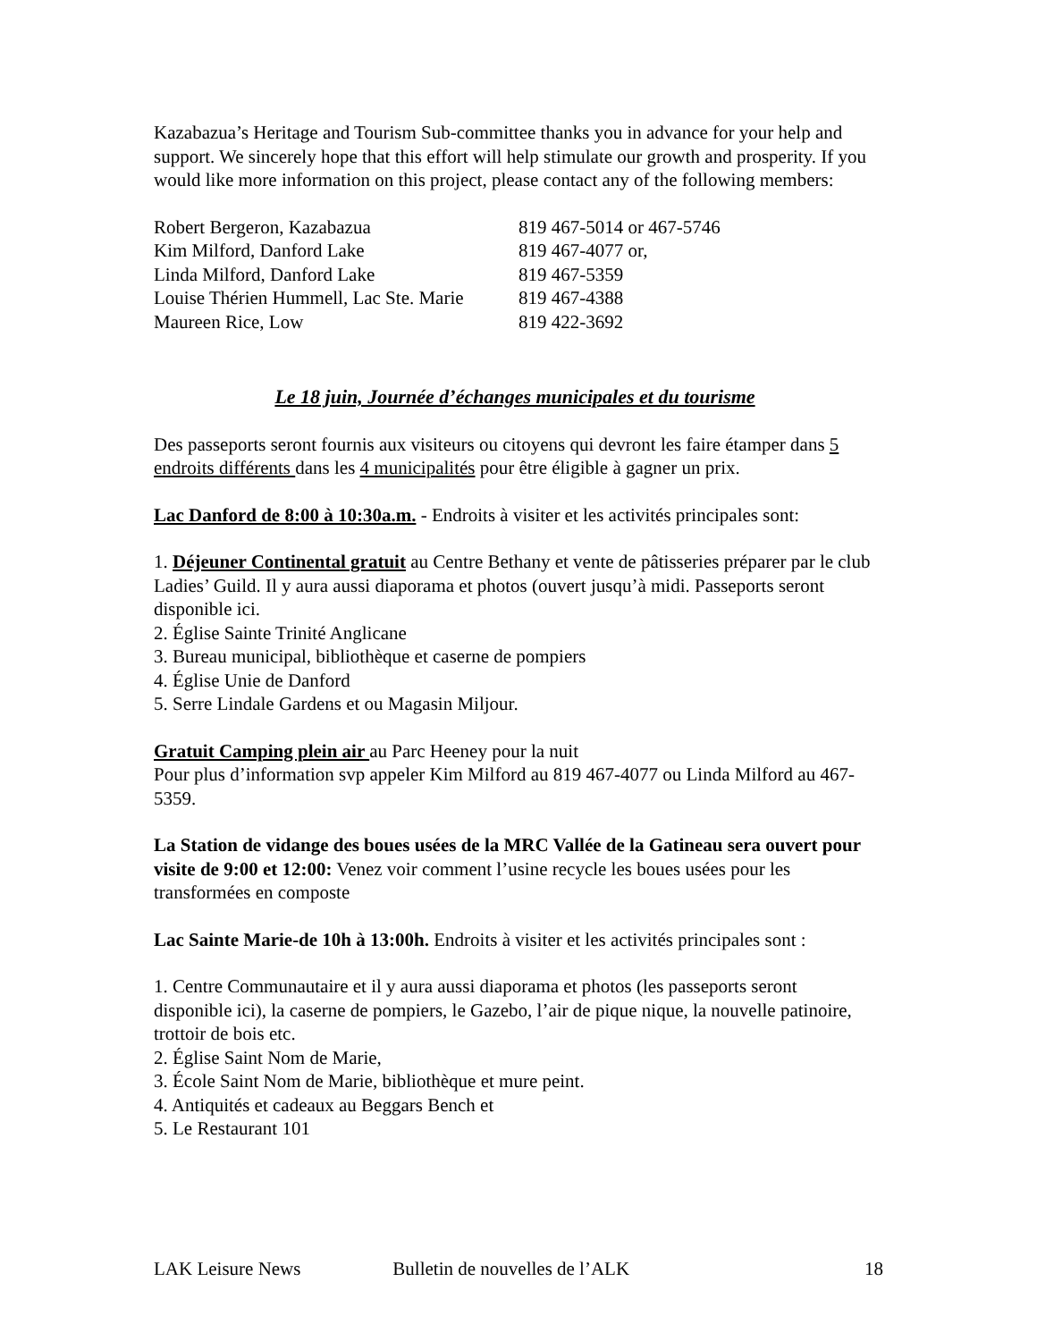Kazabazua’s Heritage and Tourism Sub-committee thanks you in advance for your help and support. We sincerely hope that this effort will help stimulate our growth and prosperity. If you would like more information on this project, please contact any of the following members:
| Robert Bergeron, Kazabazua | 819 467-5014 or 467-5746 |
| Kim Milford, Danford Lake | 819 467-4077 or, |
| Linda Milford, Danford Lake | 819 467-5359 |
| Louise Thérien Hummell, Lac Ste. Marie | 819 467-4388 |
| Maureen Rice, Low | 819 422-3692 |
Le 18 juin, Journée d’échanges municipales et du tourisme
Des passeports seront fournis aux visiteurs ou citoyens qui devront les faire étamper dans 5 endroits différents dans les 4 municipalités pour être éligible à gagner un prix.
Lac Danford de 8:00 à 10:30a.m. - Endroits à visiter et les activités principales sont:
1. Déjeuner Continental gratuit au Centre Bethany et vente de pâtisseries préparer par le club Ladies’ Guild. Il y aura aussi diaporama et photos (ouvert jusqu’à midi. Passeports seront disponible ici.
2. Église Sainte Trinité Anglicane
3. Bureau municipal, bibliothèque et caserne de pompiers
4. Église Unie de Danford
5. Serre Lindale Gardens et ou Magasin Miljour.
Gratuit Camping plein air au Parc Heeney pour la nuit
Pour plus d’information svp appeler Kim Milford au 819 467-4077 ou Linda Milford au 467-5359.
La Station de vidange des boues usées de la MRC Vallée de la Gatineau sera ouvert pour visite de 9:00 et 12:00: Venez voir comment l’usine recycle les boues usées pour les transformées en composte
Lac Sainte Marie-de 10h à 13:00h. Endroits à visiter et les activités principales sont :
1. Centre Communautaire et il y aura aussi diaporama et photos (les passeports seront disponible ici), la caserne de pompiers, le Gazebo, l’air de pique nique, la nouvelle patinoire, trottoir de bois etc.
2. Église Saint Nom de Marie,
3. École Saint Nom de Marie, bibliothèque et mure peint.
4. Antiquités et cadeaux au Beggars Bench et
5. Le Restaurant 101
LAK Leisure News Bulletin de nouvelles de l’ALK 18